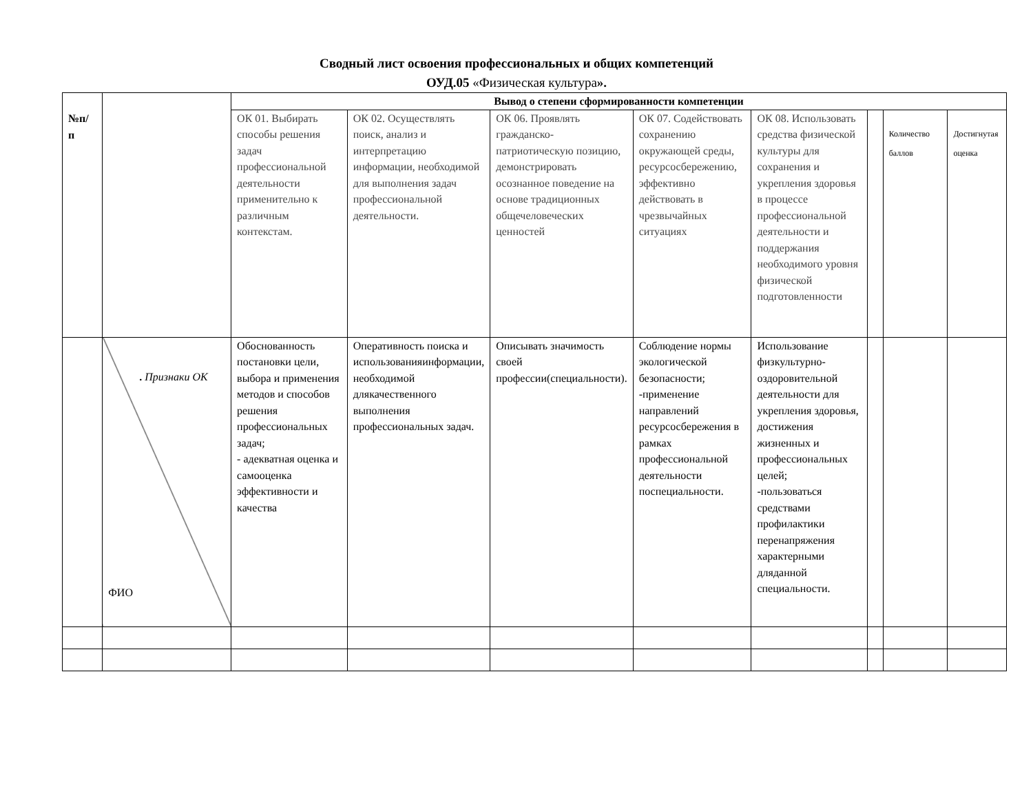Сводный лист освоения профессиональных и общих компетенций
ОУД.05 «Физическая культура».
| №п/ п | | Вывод о степени сформированности компетенции | | | | | | | |
| | | ОК 01. Выбирать способы решения задач профессиональной деятельности применительно к различным контекстам. | ОК 02. Осуществлять поиск, анализ и интерпретацию информации, необходимой для выполнения задач профессиональной деятельности. | ОК 06. Проявлять гражданско-патриотическую позицию, демонстрировать осознанное поведение на основе традиционных общечеловеческих ценностей | ОК 07. Содействовать сохранению окружающей среды, ресурсосбережению, эффективно действовать в чрезвычайных ситуациях | ОК 08. Использовать средства физической культуры для сохранения и укрепления здоровья в процессе профессиональной деятельности и поддержания необходимого уровня физической подготовленности | | Количество баллов | Достигнутая оценка |
| | . Признаки ОК ФИО | Обоснованность постановки цели, выбора и применения методов и способов решения профессиональных задач; - адекватная оценка и самооценка эффективности и качества | Оперативность поиска и использованияинформации, необходимой длякачественного выполнения профессиональных задач. | Описывать значимость своей профессии(специальности). | Соблюдение нормы экологической безопасности; -применение направлений ресурсосбережения в рамках профессиональной деятельности поспециальности. | Использование физкультурно-оздоровительной деятельности для укрепления здоровья, достижения жизненных и профессиональных целей; -пользоваться средствами профилактики перенапряжения характерными дляданной специальности. | | | |